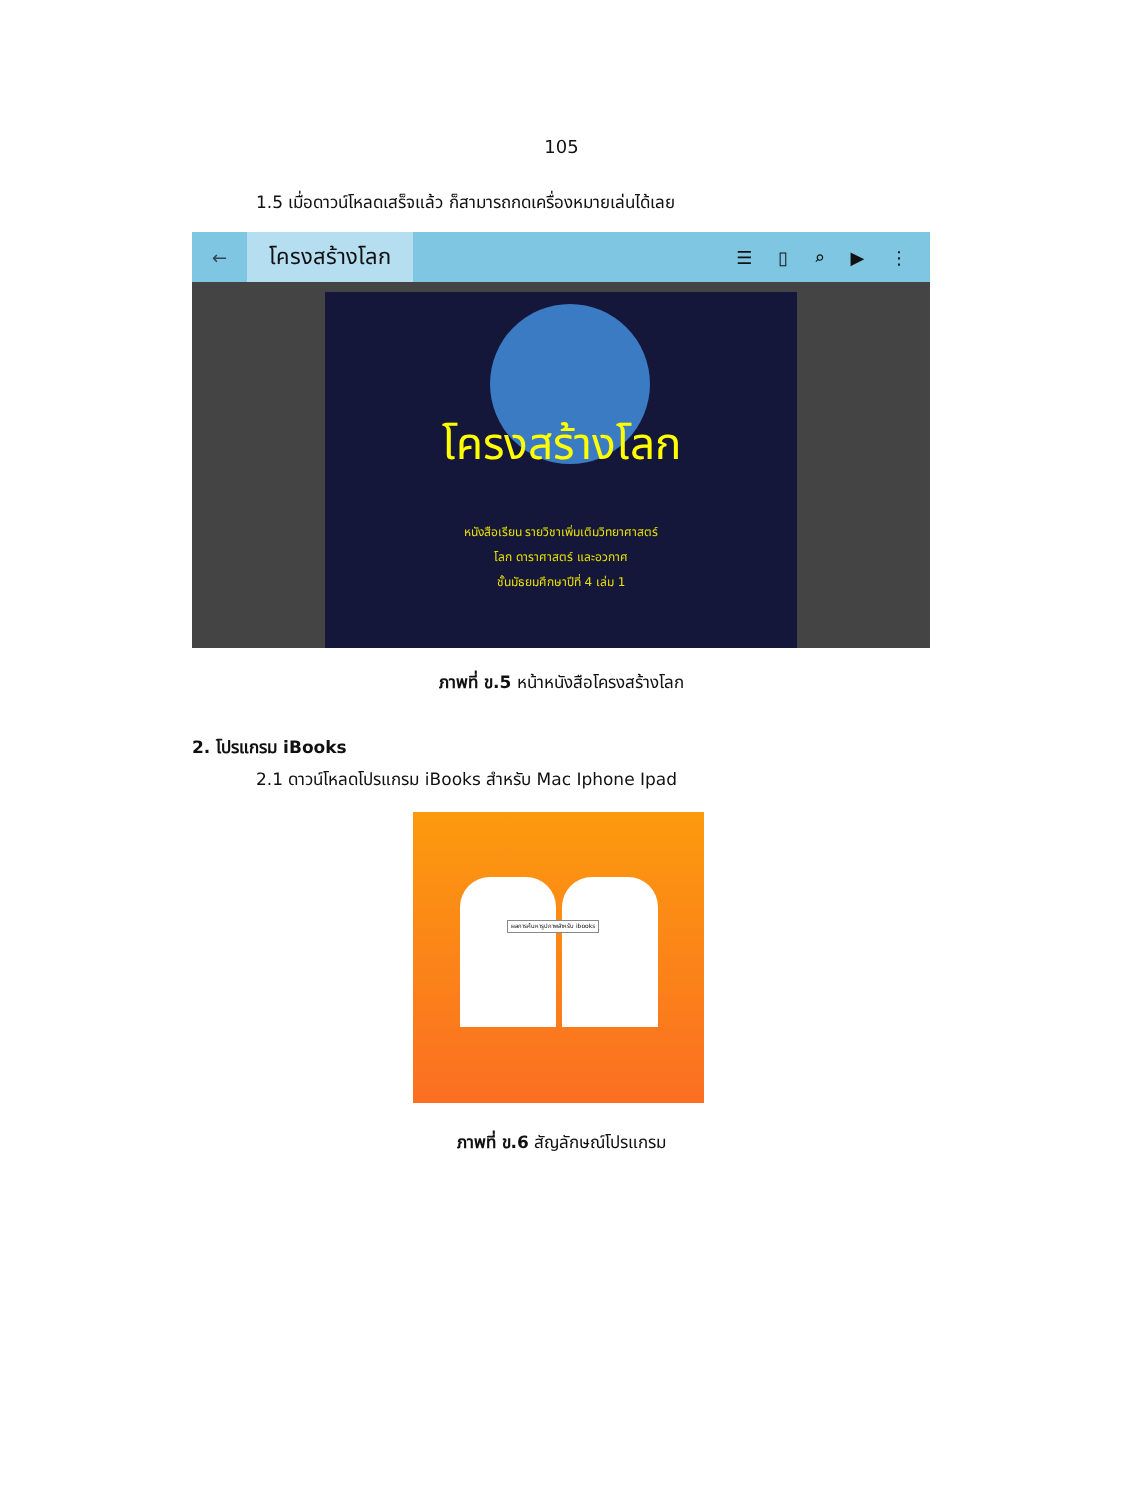105
1.5 เมื่อดาวน์โหลดเสร็จแล้ว ก็สามารถกดเครื่องหมายเล่นได้เลย
←
โครงสร้างโลก
☰ ▯ ⌕ ▶ ⋮
โครงสร้างโลก
หนังสือเรียน รายวิชาเพิ่มเติมวิทยาศาสตร์
โลก ดาราศาสตร์ และอวกาศ
ชั้นมัธยมศึกษาปีที่ 4 เล่ม 1
ภาพที่ ข.5 หน้าหนังสือโครงสร้างโลก
2. โปรแกรม iBooks
2.1 ดาวน์โหลดโปรแกรม iBooks สำหรับ Mac Iphone Ipad
ผลการค้นหารูปภาพสำหรับ ibooks
ภาพที่ ข.6 สัญลักษณ์โปรแกรม